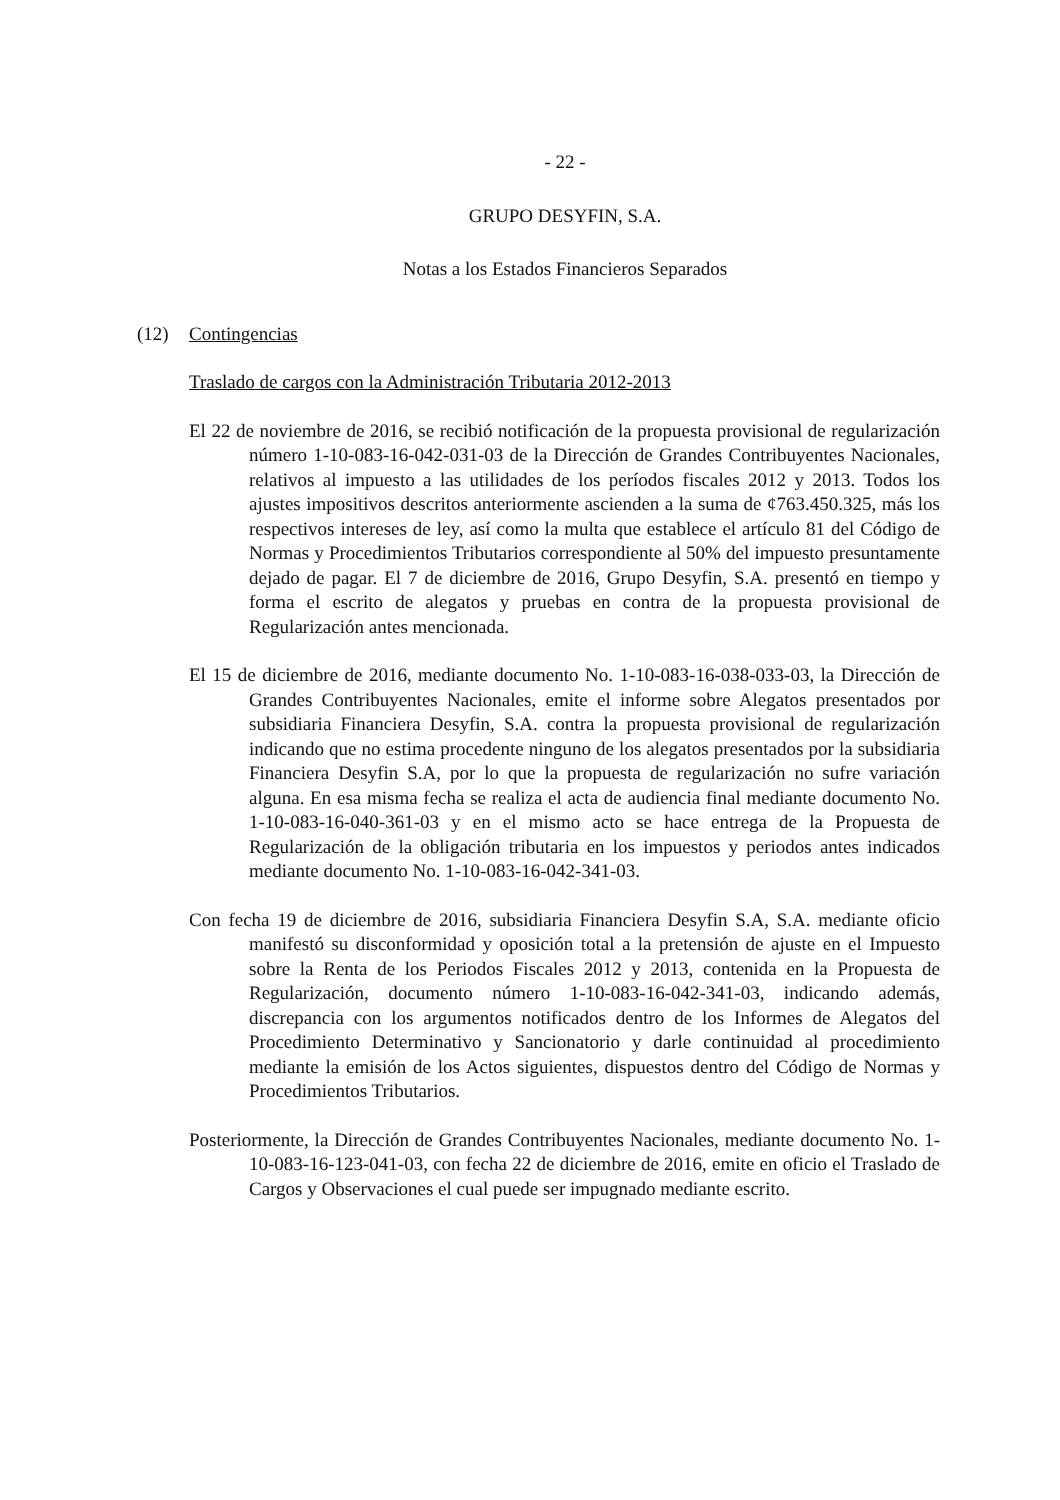- 22 -
GRUPO DESYFIN, S.A.
Notas a los Estados Financieros Separados
(12) Contingencias
Traslado de cargos con la Administración Tributaria 2012-2013
El 22 de noviembre de 2016, se recibió notificación de la propuesta provisional de regularización número 1-10-083-16-042-031-03 de la Dirección de Grandes Contribuyentes Nacionales, relativos al impuesto a las utilidades de los períodos fiscales 2012 y 2013. Todos los ajustes impositivos descritos anteriormente ascienden a la suma de ¢763.450.325, más los respectivos intereses de ley, así como la multa que establece el artículo 81 del Código de Normas y Procedimientos Tributarios correspondiente al 50% del impuesto presuntamente dejado de pagar. El 7 de diciembre de 2016, Grupo Desyfin, S.A. presentó en tiempo y forma el escrito de alegatos y pruebas en contra de la propuesta provisional de Regularización antes mencionada.
El 15 de diciembre de 2016, mediante documento No. 1-10-083-16-038-033-03, la Dirección de Grandes Contribuyentes Nacionales, emite el informe sobre Alegatos presentados por subsidiaria Financiera Desyfin, S.A. contra la propuesta provisional de regularización indicando que no estima procedente ninguno de los alegatos presentados por la subsidiaria Financiera Desyfin S.A, por lo que la propuesta de regularización no sufre variación alguna. En esa misma fecha se realiza el acta de audiencia final mediante documento No. 1-10-083-16-040-361-03 y en el mismo acto se hace entrega de la Propuesta de Regularización de la obligación tributaria en los impuestos y periodos antes indicados mediante documento No. 1-10-083-16-042-341-03.
Con fecha 19 de diciembre de 2016, subsidiaria Financiera Desyfin S.A, S.A. mediante oficio manifestó su disconformidad y oposición total a la pretensión de ajuste en el Impuesto sobre la Renta de los Periodos Fiscales 2012 y 2013, contenida en la Propuesta de Regularización, documento número 1-10-083-16-042-341-03, indicando además, discrepancia con los argumentos notificados dentro de los Informes de Alegatos del Procedimiento Determinativo y Sancionatorio y darle continuidad al procedimiento mediante la emisión de los Actos siguientes, dispuestos dentro del Código de Normas y Procedimientos Tributarios.
Posteriormente, la Dirección de Grandes Contribuyentes Nacionales, mediante documento No. 1-10-083-16-123-041-03, con fecha 22 de diciembre de 2016, emite en oficio el Traslado de Cargos y Observaciones el cual puede ser impugnado mediante escrito.